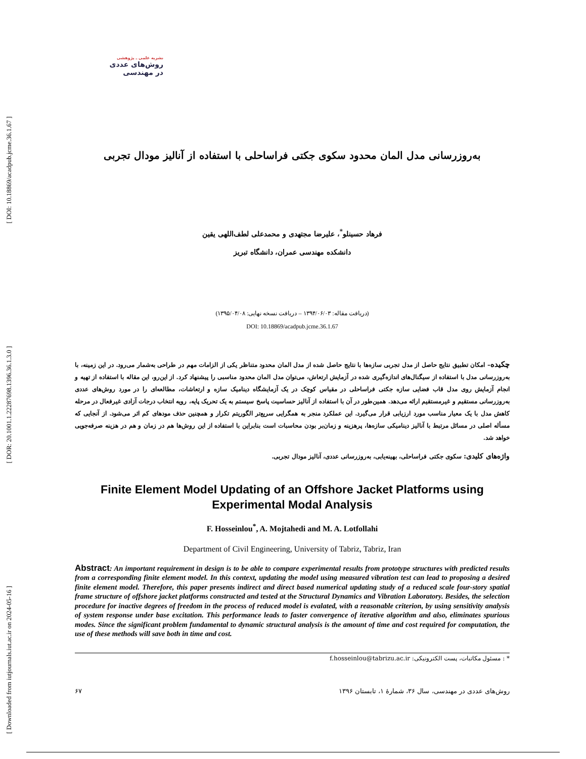[ DOI: 10.18869/acadpub.jcme.36.1.67 ]
[ DOR: 20.1001.1.22287698.1396.36.1.3.0 ]
[ Downloaded from iutjournals.iut.ac.ir on 2024-05-16 ]
نشریه علمی ـ پژوهشی
روش‌های عددی
در مهندسی
به‌روزرسانی مدل المان محدود سکوی جکتی فراساحلی با استفاده از آنالیز مودال تجربی
فرهاد حسینلو<sup>*</sup>، علیرضا مجتهدی و محمدعلی لطف‌اللهی یقین
دانشکده مهندسی عمران، دانشگاه تبریز
(دریافت مقاله: ۱۳۹۴/۰۶/۰۳ – دریافت نسخه نهایی: ۱۳۹۵/۰۴/۰۸)
DOI: 10.18869/acadpub.jcme.36.1.67
چکیده– امکان تطبیق نتایج حاصل از مدل تجربی سازه‌ها با نتایج حاصل شده از مدل المان محدود متناظر یکی از الزامات مهم در طراحی به‌شمار می‌رود. در این زمینه، با به‌روزرسانی مدل با استفاده از سیگنال‌های اندازه‌گیری شده در آزمایش ارتعاش، می‌توان مدل المان محدود مناسبی را پیشنهاد کرد. از این‌رو، این مقاله با استفاده از تهیه و انجام آزمایش روی مدل قاب فضایی سازه جکتی فراساحلی در مقیاس کوچک در یک آزمایشگاه دینامیک سازه و ارتعاشات، مطالعه‌ای را در مورد روش‌های عددی به‌روزرسانی مستقیم و غیرمستقیم ارائه می‌دهد. همین‌طور در آن با استفاده از آنالیز حساسیت پاسخ سیستم به یک تحریک پایه، رویه انتخاب درجات آزادی غیرفعال در مرحله کاهش مدل با یک معیار مناسب مورد ارزیابی قرار می‌گیرد. این عملکرد منجر به همگرایی سریع‌تر الگوریتم تکرار و همچنین حذف مودهای کم اثر می‌شود. از آنجایی که مسأله اصلی در مسائل مرتبط با آنالیز دینامیکی سازه‌ها، پرهزینه و زمان‌بر بودن محاسبات است بنابراین با استفاده از این روش‌ها هم در زمان و هم در هزینه صرفه‌جویی خواهد شد.
واژه‌های کلیدی: سکوی جکتی فراساحلی، بهینه‌یابی، به‌روزرسانی عددی، آنالیز مودال تجربی.
Finite Element Model Updating of an Offshore Jacket Platforms using Experimental Modal Analysis
F. Hosseinlou<sup>*</sup>, A. Mojtahedi and M. A. Lotfollahi
Department of Civil Engineering, University of Tabriz, Tabriz, Iran
Abstract: An important requirement in design is to be able to compare experimental results from prototype structures with predicted results from a corresponding finite element model. In this context, updating the model using measured vibration test can lead to proposing a desired finite element model. Therefore, this paper presents indirect and direct based numerical updating study of a reduced scale four-story spatial frame structure of offshore jacket platforms constructed and tested at the Structural Dynamics and Vibration Laboratory. Besides, the selection procedure for inactive degrees of freedom in the process of reduced model is evalated, with a reasonable criterion, by using sensitivity analysis of system response under base excitation. This performance leads to faster convergence of iterative algorithm and also, eliminates spurious modes. Since the significant problem fundamental to dynamic structural analysis is the amount of time and cost required for computation, the use of these methods will save both in time and cost.
* : مسئول مکاتبات، پست الکترونیکی: f.hosseinlou@tabrizu.ac.ir
۶۷ روش‌های عددی در مهندسی، سال ۳۶، شمارهٔ ۱، تابستان ۱۳۹۶